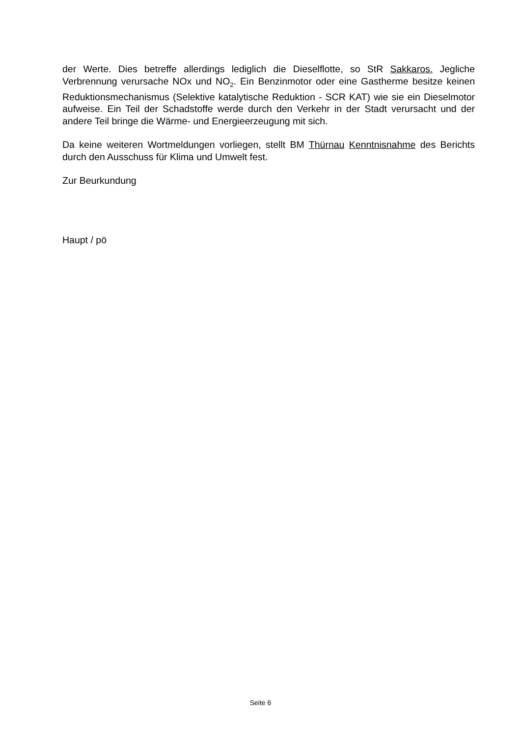der Werte. Dies betreffe allerdings lediglich die Dieselflotte, so StR Sakkaros. Jegliche Verbrennung verursache NOx und NO<sub>2</sub>. Ein Benzinmotor oder eine Gastherme besitze keinen Reduktionsmechanismus (Selektive katalytische Reduktion - SCR KAT) wie sie ein Dieselmotor aufweise. Ein Teil der Schadstoffe werde durch den Verkehr in der Stadt verursacht und der andere Teil bringe die Wärme- und Energieerzeugung mit sich.
Da keine weiteren Wortmeldungen vorliegen, stellt BM Thürnau Kenntnisnahme des Berichts durch den Ausschuss für Klima und Umwelt fest.
Zur Beurkundung
Haupt / pö
Seite 6